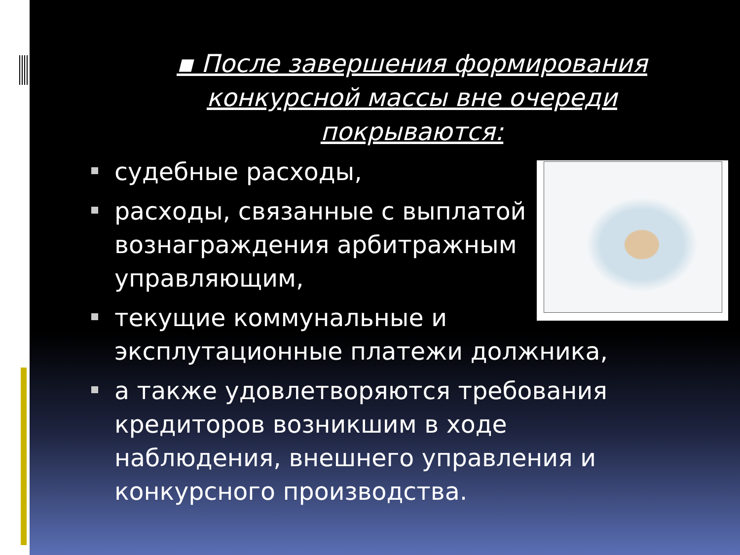▪ После завершения формирования конкурсной массы вне очереди покрываются:
судебные расходы,
расходы, связанные с выплатой вознаграждения арбитражным управляющим,
текущие коммунальные и эксплутационные платежи должника,
а также удовлетворяются требования кредиторов возникшим в ходе наблюдения, внешнего управления и конкурсного производства.